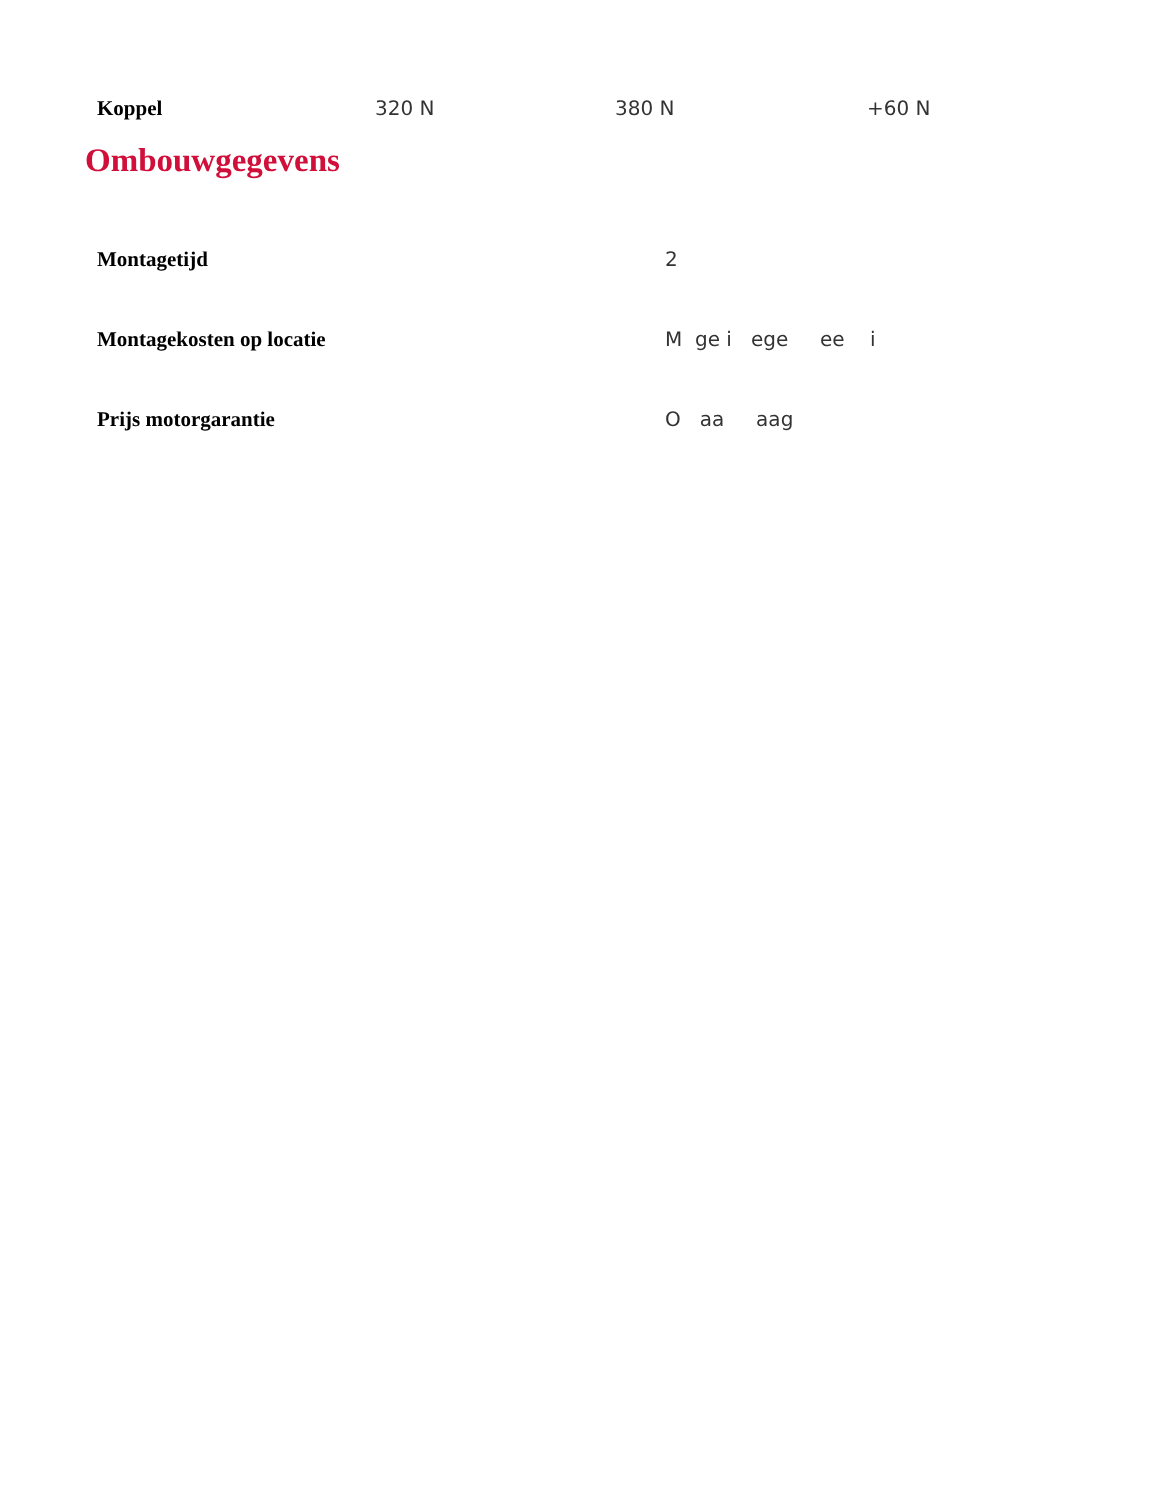| Koppel | 320 N | 380 N | +60 N |
Ombouwgegevens
| Montagetijd | 2 |
| Montagekosten op locatie | M ge i ege ee i |
| Prijs motorgarantie | O aa aag |